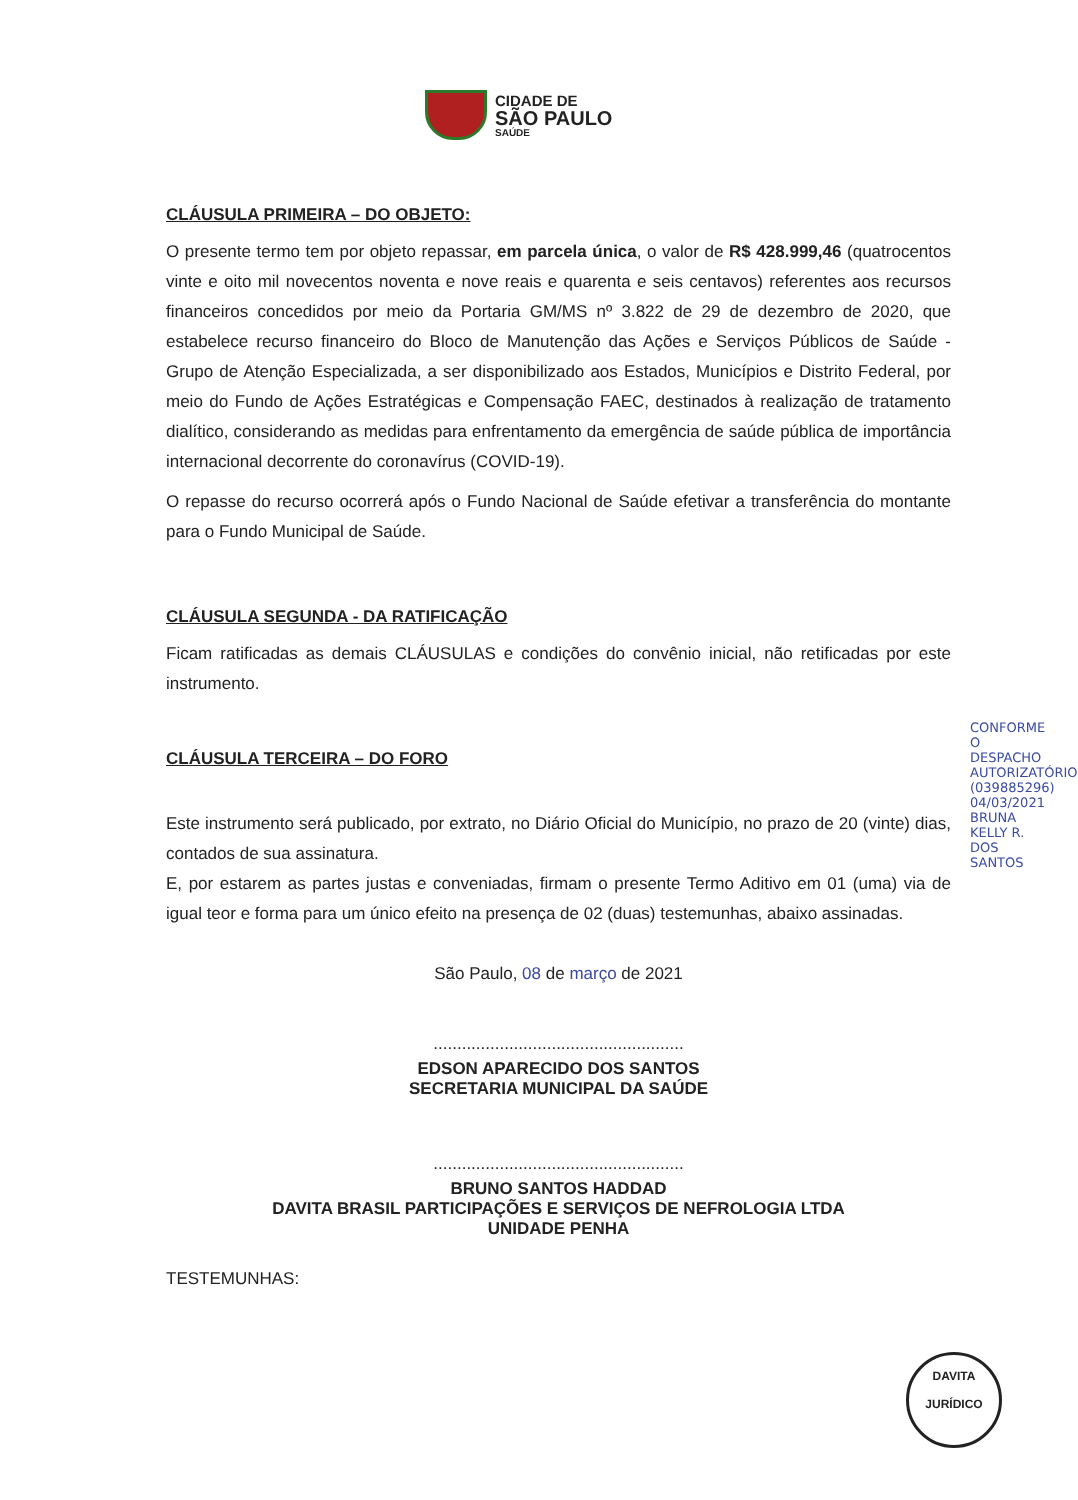CIDADE DE
SÃO PAULO
SAÚDE
CLÁUSULA PRIMEIRA – DO OBJETO:
O presente termo tem por objeto repassar, em parcela única, o valor de R$ 428.999,46 (quatrocentos vinte e oito mil novecentos noventa e nove reais e quarenta e seis centavos) referentes aos recursos financeiros concedidos por meio da Portaria GM/MS nº 3.822 de 29 de dezembro de 2020, que estabelece recurso financeiro do Bloco de Manutenção das Ações e Serviços Públicos de Saúde - Grupo de Atenção Especializada, a ser disponibilizado aos Estados, Municípios e Distrito Federal, por meio do Fundo de Ações Estratégicas e Compensação FAEC, destinados à realização de tratamento dialítico, considerando as medidas para enfrentamento da emergência de saúde pública de importância internacional decorrente do coronavírus (COVID-19).
O repasse do recurso ocorrerá após o Fundo Nacional de Saúde efetivar a transferência do montante para o Fundo Municipal de Saúde.
CLÁUSULA SEGUNDA - DA RATIFICAÇÃO
Ficam ratificadas as demais CLÁUSULAS e condições do convênio inicial, não retificadas por este instrumento.
CLÁUSULA TERCEIRA – DO FORO
Este instrumento será publicado, por extrato, no Diário Oficial do Município, no prazo de 20 (vinte) dias, contados de sua assinatura.
E, por estarem as partes justas e conveniadas, firmam o presente Termo Aditivo em 01 (uma) via de igual teor e forma para um único efeito na presença de 02 (duas) testemunhas, abaixo assinadas.
São Paulo, 08 de março de 2021
.....................................................
EDSON APARECIDO DOS SANTOS
SECRETARIA MUNICIPAL DA SAÚDE
.....................................................
BRUNO SANTOS HADDAD
DAVITA BRASIL PARTICIPAÇÕES E SERVIÇOS DE NEFROLOGIA LTDA
UNIDADE PENHA
TESTEMUNHAS:
CONFORME O DESPACHO AUTORIZATÓRIO (039885296) 04/03/2021 BRUNA KELLY R. DOS SANTOS
DAVITA
JURÍDICO